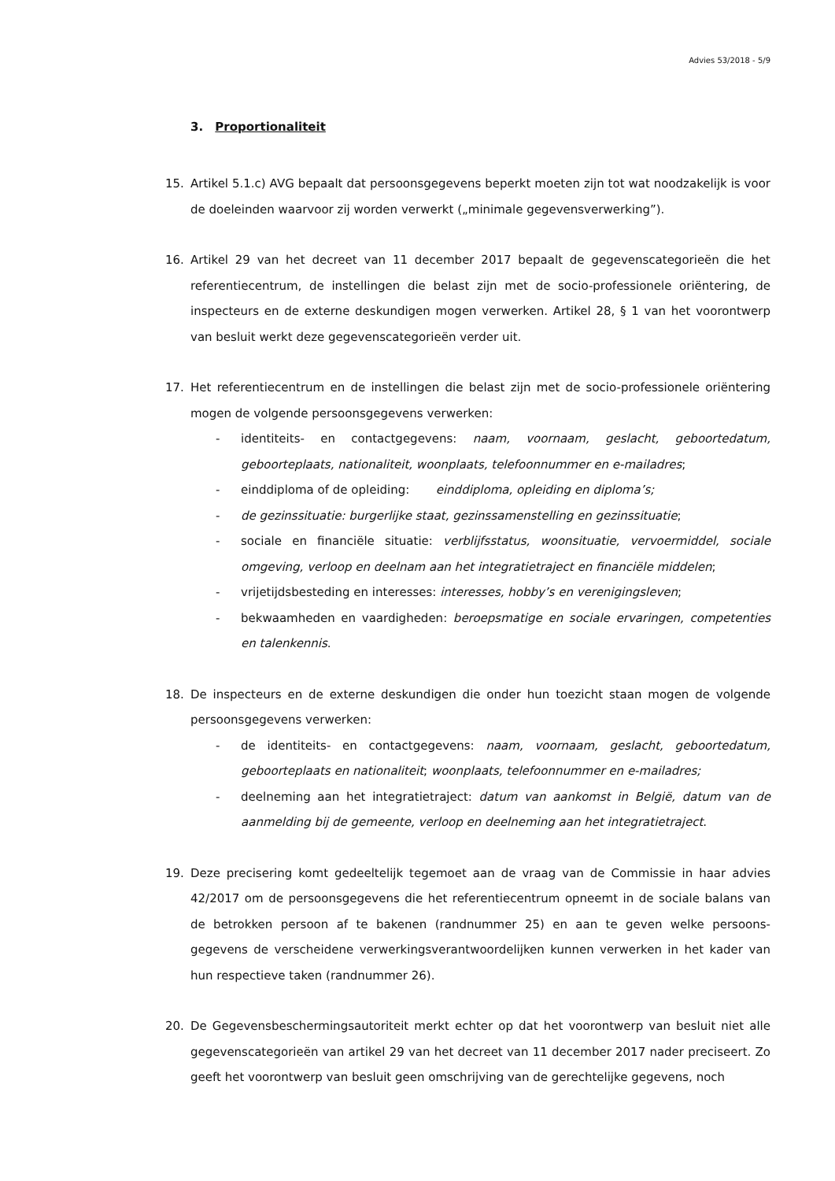Advies 53/2018 - 5/9
3. Proportionaliteit
15. Artikel 5.1.c) AVG bepaalt dat persoonsgegevens beperkt moeten zijn tot wat noodzakelijk is voor de doeleinden waarvoor zij worden verwerkt („minimale gegevensverwerking”).
16. Artikel 29 van het decreet van 11 december 2017 bepaalt de gegevenscategorieën die het referentiecentrum, de instellingen die belast zijn met de socio-professionele oriëntering, de inspecteurs en de externe deskundigen mogen verwerken. Artikel 28, § 1 van het voorontwerp van besluit werkt deze gegevenscategorieën verder uit.
17. Het referentiecentrum en de instellingen die belast zijn met de socio-professionele oriëntering mogen de volgende persoonsgegevens verwerken:
- identiteits- en contactgegevens: naam, voornaam, geslacht, geboortedatum, geboorteplaats, nationaliteit, woonplaats, telefoonnummer en e-mailadres;
- einddiploma of de opleiding: einddiploma, opleiding en diploma’s;
- de gezinssituatie: burgerlijke staat, gezinssamenstelling en gezinssituatie;
- sociale en financiële situatie: verblijfsstatus, woonsituatie, vervoermiddel, sociale omgeving, verloop en deelnam aan het integratietraject en financiële middelen;
- vrijetijdsbesteding en interesses: interesses, hobby’s en verenigingsleven;
- bekwaamheden en vaardigheden: beroepsmatige en sociale ervaringen, competenties en talenkennis.
18. De inspecteurs en de externe deskundigen die onder hun toezicht staan mogen de volgende persoonsgegevens verwerken:
- de identiteits- en contactgegevens: naam, voornaam, geslacht, geboortedatum, geboorteplaats en nationaliteit; woonplaats, telefoonnummer en e-mailadres;
- deelneming aan het integratietraject: datum van aankomst in België, datum van de aanmelding bij de gemeente, verloop en deelneming aan het integratietraject.
19. Deze precisering komt gedeeltelijk tegemoet aan de vraag van de Commissie in haar advies 42/2017 om de persoonsgegevens die het referentiecentrum opneemt in de sociale balans van de betrokken persoon af te bakenen (randnummer 25) en aan te geven welke persoons-gegevens de verscheidene verwerkingsverantwoordelijken kunnen verwerken in het kader van hun respectieve taken (randnummer 26).
20. De Gegevensbeschermingsautoriteit merkt echter op dat het voorontwerp van besluit niet alle gegevenscategorieën van artikel 29 van het decreet van 11 december 2017 nader preciseert. Zo geeft het voorontwerp van besluit geen omschrijving van de gerechtelijke gegevens, noch